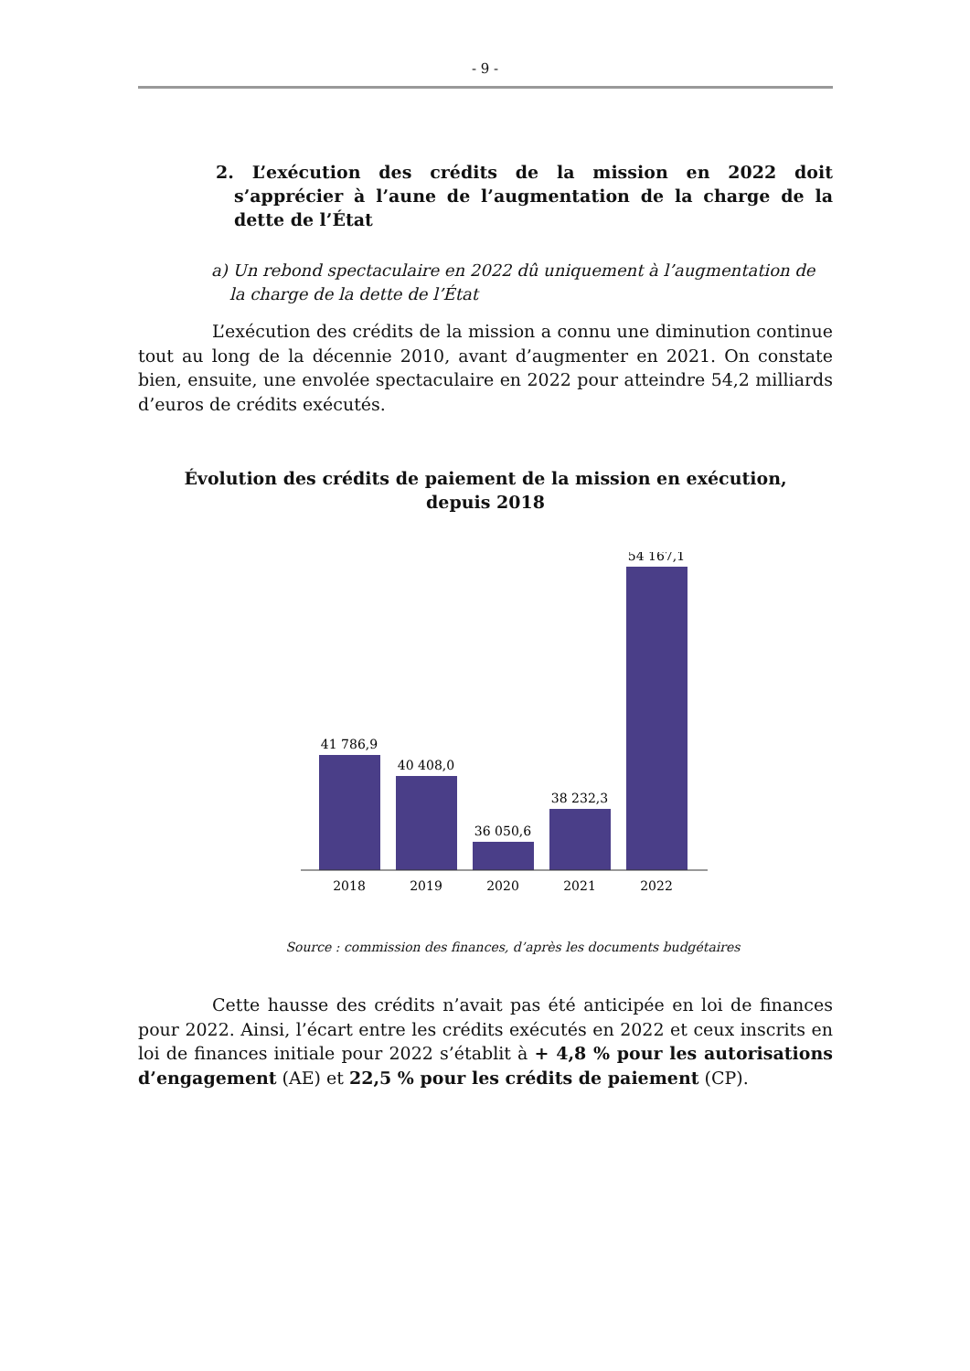- 9 -
2. L’exécution des crédits de la mission en 2022 doit s’apprécier à l’aune de l’augmentation de la charge de la dette de l’État
a) Un rebond spectaculaire en 2022 dû uniquement à l’augmentation de la charge de la dette de l’État
L’exécution des crédits de la mission a connu une diminution continue tout au long de la décennie 2010, avant d’augmenter en 2021. On constate bien, ensuite, une envolée spectaculaire en 2022 pour atteindre 54,2 milliards d’euros de crédits exécutés.
Évolution des crédits de paiement de la mission en exécution,
depuis 2018
41 786,9
40 408,0
36 050,6
38 232,3
54 167,1
2018
2019
2020
2021
2022
Source : commission des finances, d’après les documents budgétaires
Cette hausse des crédits n’avait pas été anticipée en loi de finances pour 2022. Ainsi, l’écart entre les crédits exécutés en 2022 et ceux inscrits en loi de finances initiale pour 2022 s’établit à + 4,8 % pour les autorisations d’engagement (AE) et 22,5 % pour les crédits de paiement (CP).